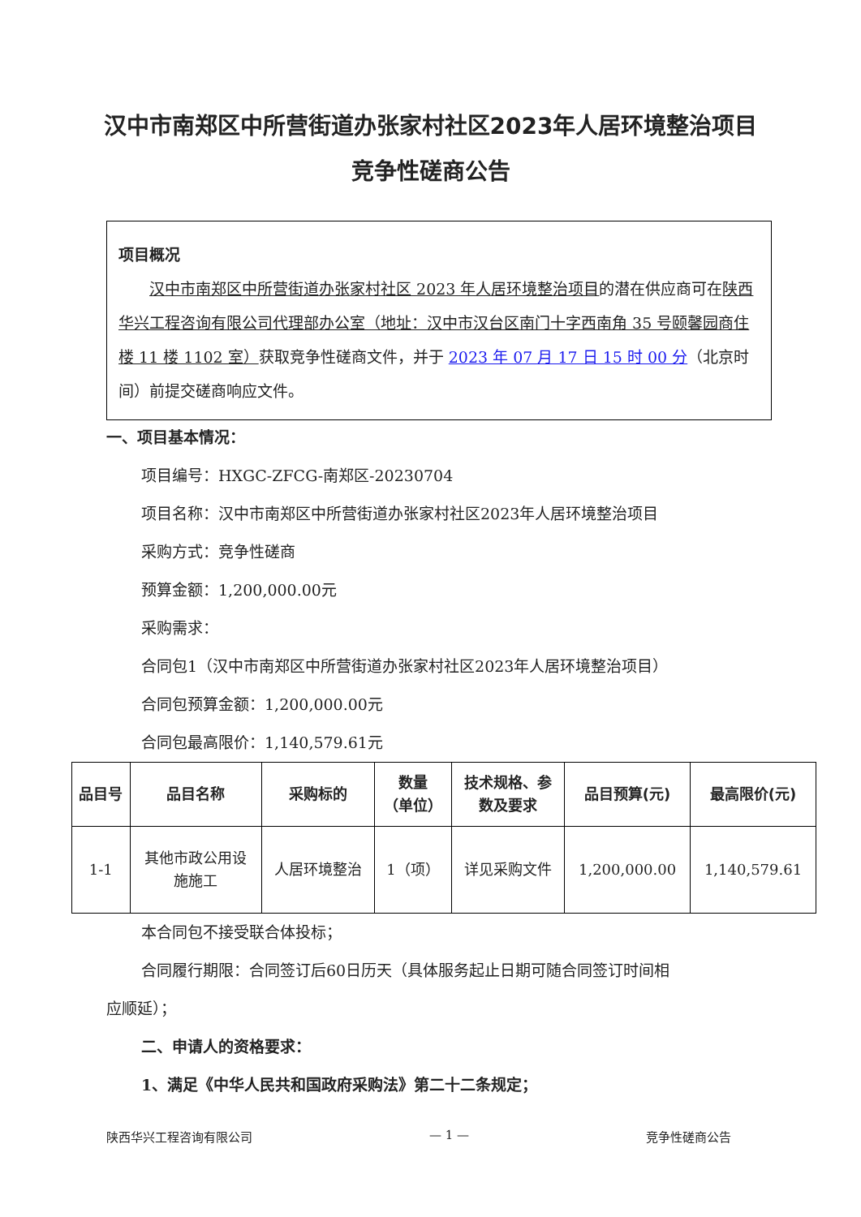汉中市南郑区中所营街道办张家村社区2023年人居环境整治项目
竞争性磋商公告
项目概况
　　汉中市南郑区中所营街道办张家村社区 2023 年人居环境整治项目的潜在供应商可在陕西华兴工程咨询有限公司代理部办公室（地址：汉中市汉台区南门十字西南角 35 号颐馨园商住楼 11 楼 1102 室）获取竞争性磋商文件，并于 2023 年 07 月 17 日 15 时 00 分（北京时间）前提交磋商响应文件。
一、项目基本情况：
项目编号：HXGC-ZFCG-南郑区-20230704
项目名称：汉中市南郑区中所营街道办张家村社区2023年人居环境整治项目
采购方式：竞争性磋商
预算金额：1,200,000.00元
采购需求：
合同包1（汉中市南郑区中所营街道办张家村社区2023年人居环境整治项目）
合同包预算金额：1,200,000.00元
合同包最高限价：1,140,579.61元
| 品目号 | 品目名称 | 采购标的 | 数量 （单位） | 技术规格、参 数及要求 | 品目预算(元) | 最高限价(元) |
| --- | --- | --- | --- | --- | --- | --- |
| 1-1 | 其他市政公用设 施施工 | 人居环境整治 | 1（项） | 详见采购文件 | 1,200,000.00 | 1,140,579.61 |
本合同包不接受联合体投标；
合同履行期限：合同签订后60日历天（具体服务起止日期可随合同签订时间相
应顺延）；
二、申请人的资格要求：
1、满足《中华人民共和国政府采购法》第二十二条规定；
陕西华兴工程咨询有限公司 — 1 — 竞争性磋商公告